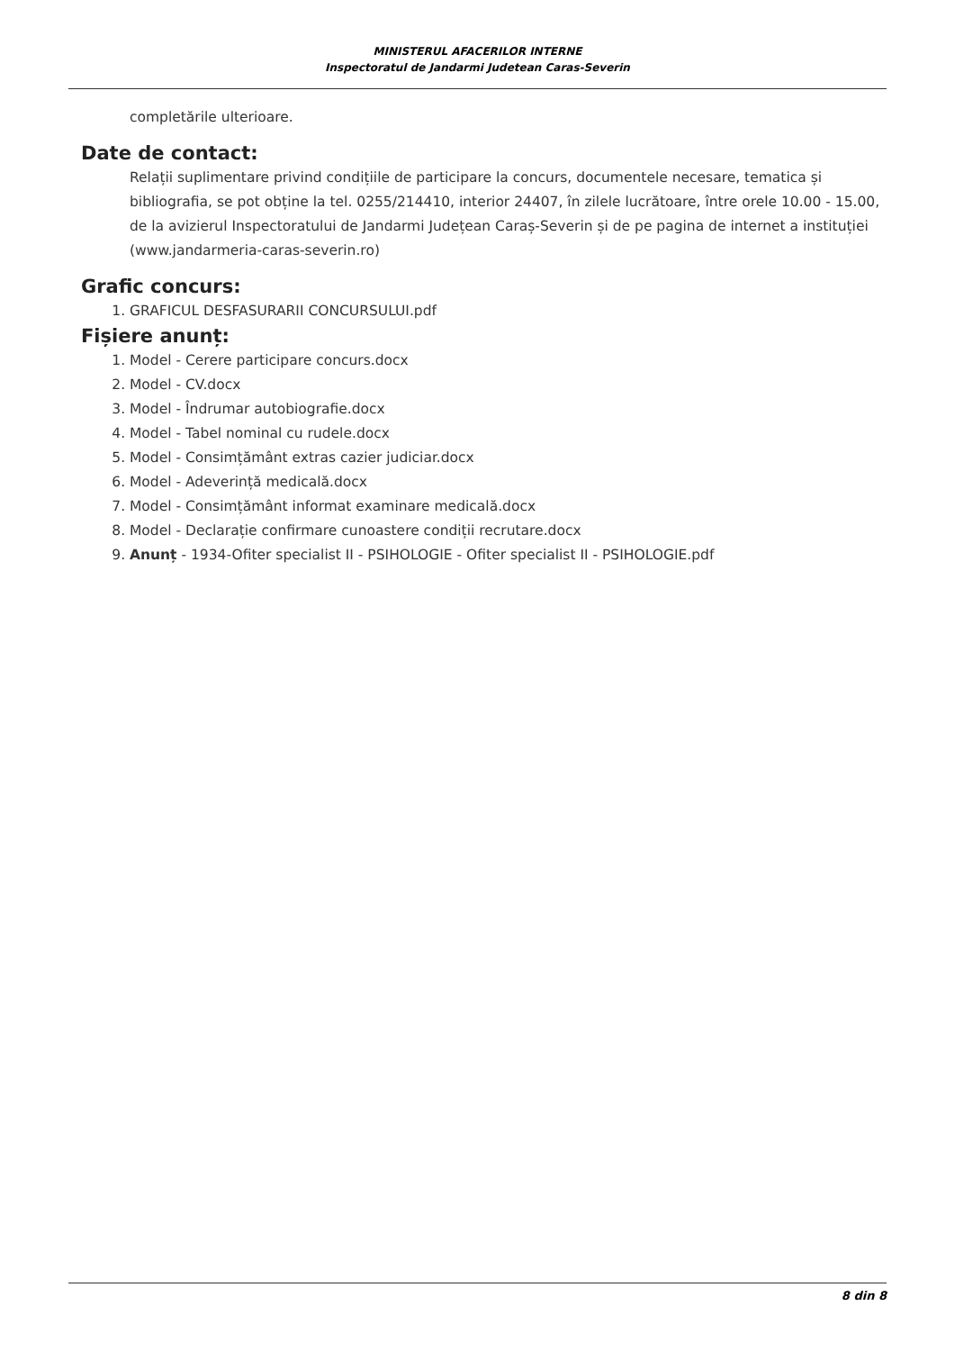MINISTERUL AFACERILOR INTERNE
Inspectoratul de Jandarmi Judetean Caras-Severin
completările ulterioare.
Date de contact:
Relații suplimentare privind condițiile de participare la concurs, documentele necesare, tematica și bibliografia, se pot obține la tel. 0255/214410, interior 24407, în zilele lucrătoare, între orele 10.00 - 15.00, de la avizierul Inspectoratului de Jandarmi Județean Caraș-Severin și de pe pagina de internet a instituției (www.jandarmeria-caras-severin.ro)
Grafic concurs:
1. GRAFICUL DESFASURARII CONCURSULUI.pdf
Fișiere anunț:
1. Model - Cerere participare concurs.docx
2. Model - CV.docx
3. Model - Îndrumar autobiografie.docx
4. Model - Tabel nominal cu rudele.docx
5. Model - Consimțământ extras cazier judiciar.docx
6. Model - Adeverință medicală.docx
7. Model - Consimțământ informat examinare medicală.docx
8. Model - Declarație confirmare cunoastere condiții recrutare.docx
9. Anunț - 1934-Ofiter specialist II - PSIHOLOGIE - Ofiter specialist II - PSIHOLOGIE.pdf
8 din 8